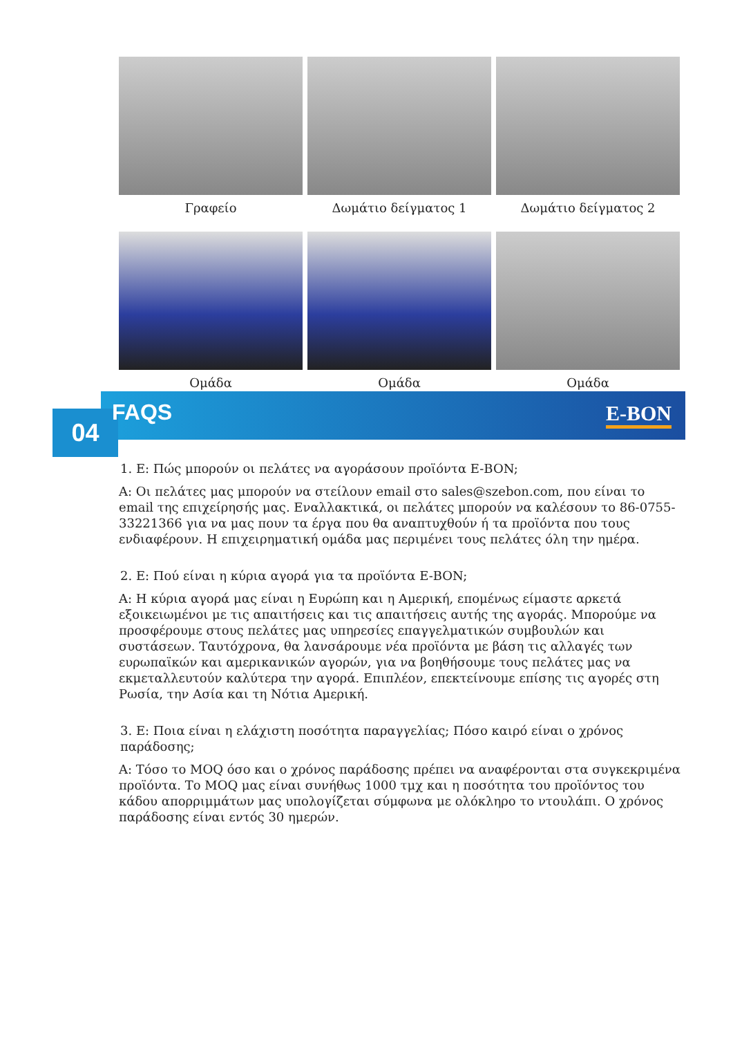Γραφείο
Δωμάτιο δείγματος 1
Δωμάτιο δείγματος 2
Ομάδα
Ομάδα
Ομάδα
04 FAQS E-BON
1. Ε: Πώς μπορούν οι πελάτες να αγοράσουν προϊόντα E-BON;
A: Οι πελάτες μας μπορούν να στείλουν email στο sales@szebon.com, που είναι το email της επιχείρησής μας. Εναλλακτικά, οι πελάτες μπορούν να καλέσουν το 86-0755-33221366 για να μας πουν τα έργα που θα αναπτυχθούν ή τα προϊόντα που τους ενδιαφέρουν. Η επιχειρηματική ομάδα μας περιμένει τους πελάτες όλη την ημέρα.
2. Ε: Πού είναι η κύρια αγορά για τα προϊόντα E-BON;
A: Η κύρια αγορά μας είναι η Ευρώπη και η Αμερική, επομένως είμαστε αρκετά εξοικειωμένοι με τις απαιτήσεις και τις απαιτήσεις αυτής της αγοράς. Μπορούμε να προσφέρουμε στους πελάτες μας υπηρεσίες επαγγελματικών συμβουλών και συστάσεων. Ταυτόχρονα, θα λανσάρουμε νέα προϊόντα με βάση τις αλλαγές των ευρωπαϊκών και αμερικανικών αγορών, για να βοηθήσουμε τους πελάτες μας να εκμεταλλευτούν καλύτερα την αγορά. Επιπλέον, επεκτείνουμε επίσης τις αγορές στη Ρωσία, την Ασία και τη Νότια Αμερική.
3. Ε: Ποια είναι η ελάχιστη ποσότητα παραγγελίας; Πόσο καιρό είναι ο χρόνος παράδοσης;
A: Τόσο το MOQ όσο και ο χρόνος παράδοσης πρέπει να αναφέρονται στα συγκεκριμένα προϊόντα. Το MOQ μας είναι συνήθως 1000 τμχ και η ποσότητα του προϊόντος του κάδου απορριμμάτων μας υπολογίζεται σύμφωνα με ολόκληρο το ντουλάπι. Ο χρόνος παράδοσης είναι εντός 30 ημερών.